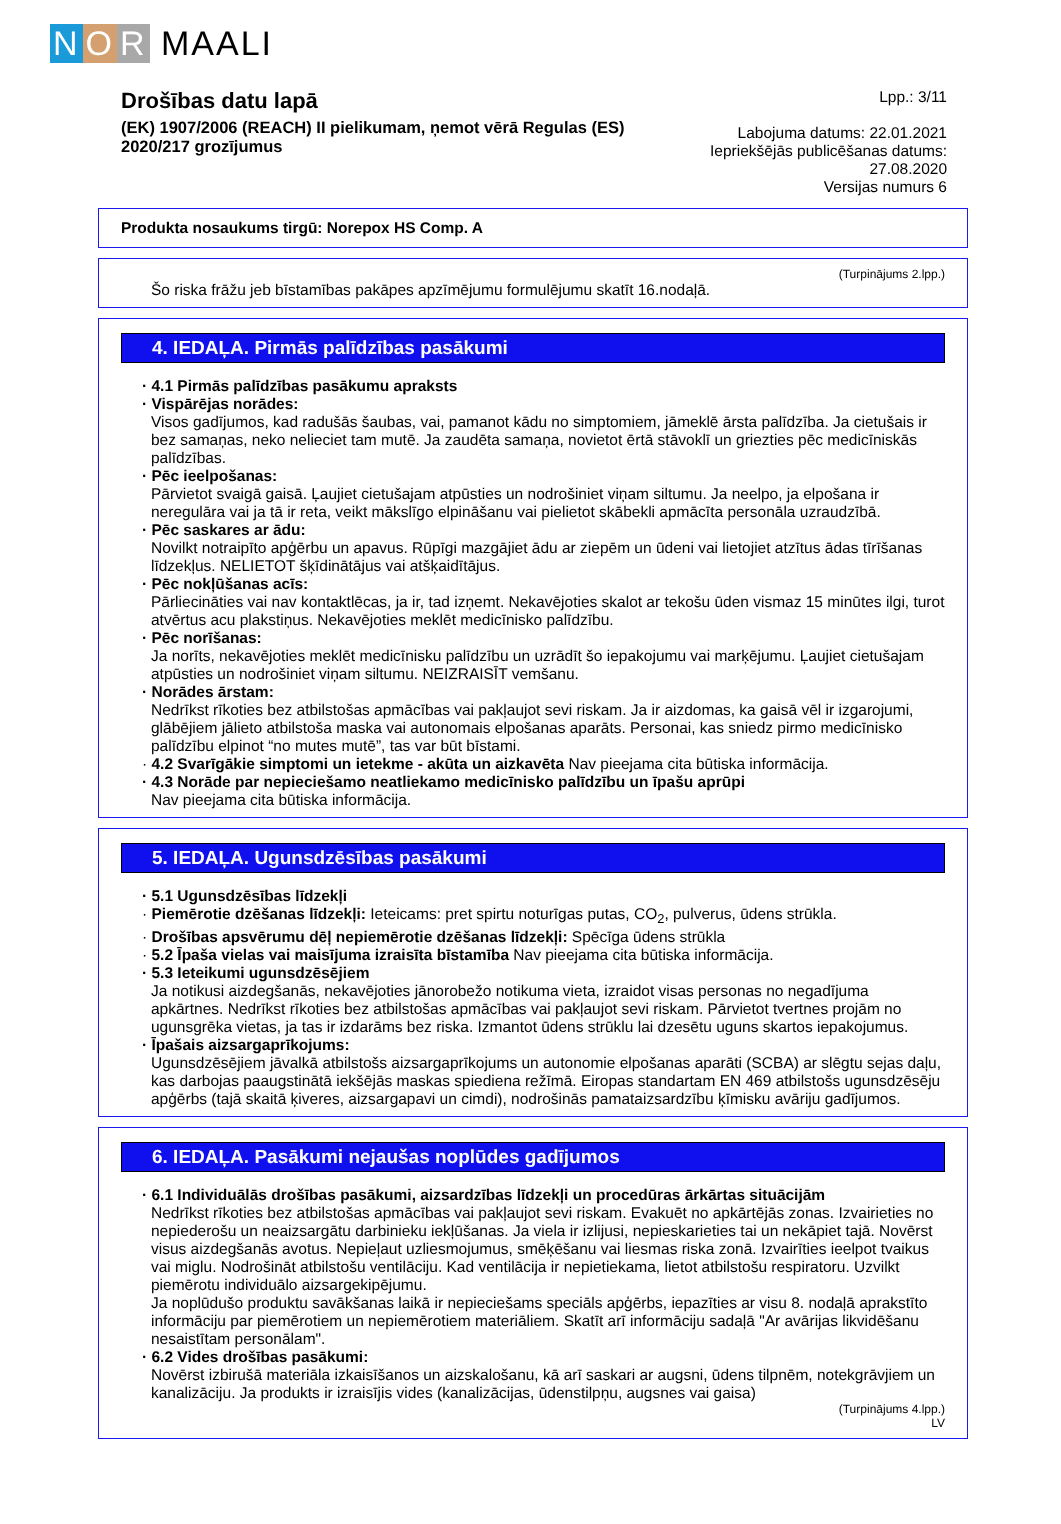N O R MAALI
Drošības datu lapā
(EK) 1907/2006 (REACH) II pielikumam, ņemot vērā Regulas (ES) 2020/217 grozījumus
Lpp.: 3/11
Labojuma datums: 22.01.2021
Iepriekšējās publicēšanas datums: 27.08.2020
Versijas numurs 6
Produkta nosaukums tirgū: Norepox HS Comp. A
(Turpinājums 2.lpp.)
Šo riska frāžu jeb bīstamības pakāpes apzīmējumu formulējumu skatīt 16.nodaļā.
4. IEDAĻA. Pirmās palīdzības pasākumi
· 4.1 Pirmās palīdzības pasākumu apraksts
· Vispārējas norādes:
Visos gadījumos, kad radušās šaubas, vai, pamanot kādu no simptomiem, jāmeklē ārsta palīdzība. Ja cietušais ir bez samaņas, neko nelieciet tam mutē. Ja zaudēta samaņa, novietot ērtā stāvoklī un griezties pēc medicīniskās palīdzības.
· Pēc ieelpošanas:
Pārvietot svaigā gaisā. Ļaujiet cietušajam atpūsties un nodrošiniet viņam siltumu. Ja neelpo, ja elpošana ir neregulāra vai ja tā ir reta, veikt mākslīgo elpināšanu vai pielietot skābekli apmācīta personāla uzraudzībā.
· Pēc saskares ar ādu:
Novilkt notraipīto apģērbu un apavus. Rūpīgi mazgājiet ādu ar ziepēm un ūdeni vai lietojiet atzītus ādas tīrīšanas līdzekļus. NELIETOT šķīdinātājus vai atšķaidītājus.
· Pēc nokļūšanas acīs:
Pārliecināties vai nav kontaktlēcas, ja ir, tad izņemt. Nekavējoties skalot ar tekošu ūden vismaz 15 minūtes ilgi, turot atvērtus acu plakstiņus. Nekavējoties meklēt medicīnisko palīdzību.
· Pēc norīšanas:
Ja norīts, nekavējoties meklēt medicīnisku palīdzību un uzrādīt šo iepakojumu vai marķējumu. Ļaujiet cietušajam atpūsties un nodrošiniet viņam siltumu. NEIZRAISĪT vemšanu.
· Norādes ārstam:
Nedrīkst rīkoties bez atbilstošas apmācības vai pakļaujot sevi riskam. Ja ir aizdomas, ka gaisā vēl ir izgarojumi, glābējiem jālieto atbilstoša maska vai autonomais elpošanas aparāts. Personai, kas sniedz pirmo medicīnisko palīdzību elpinot “no mutes mutē”, tas var būt bīstami.
· 4.2 Svarīgākie simptomi un ietekme - akūta un aizkavēta Nav pieejama cita būtiska informācija.
· 4.3 Norāde par nepieciešamo neatliekamo medicīnisko palīdzību un īpašu aprūpi
Nav pieejama cita būtiska informācija.
5. IEDAĻA. Ugunsdzēsības pasākumi
· 5.1 Ugunsdzēsības līdzekļi
· Piemērotie dzēšanas līdzekļi: Ieteicams: pret spirtu noturīgas putas, CO<sub>2</sub>, pulverus, ūdens strūkla.
· Drošības apsvērumu dēļ nepiemērotie dzēšanas līdzekļi: Spēcīga ūdens strūkla
· 5.2 Īpaša vielas vai maisījuma izraisīta bīstamība Nav pieejama cita būtiska informācija.
· 5.3 Ieteikumi ugunsdzēsējiem
Ja notikusi aizdegšanās, nekavējoties jānorobežo notikuma vieta, izraidot visas personas no negadījuma apkārtnes. Nedrīkst rīkoties bez atbilstošas apmācības vai pakļaujot sevi riskam. Pārvietot tvertnes projām no ugunsgrēka vietas, ja tas ir izdarāms bez riska. Izmantot ūdens strūklu lai dzesētu uguns skartos iepakojumus.
· Īpašais aizsargaprīkojums:
Ugunsdzēsējiem jāvalkā atbilstošs aizsargaprīkojums un autonomie elpošanas aparāti (SCBA) ar slēgtu sejas daļu, kas darbojas paaugstinātā iekšējās maskas spiediena režīmā. Eiropas standartam EN 469 atbilstošs ugunsdzēsēju apģērbs (tajā skaitā ķiveres, aizsargapavi un cimdi), nodrošinās pamataizsardzību ķīmisku avāriju gadījumos.
6. IEDAĻA. Pasākumi nejaušas noplūdes gadījumos
· 6.1 Individuālās drošības pasākumi, aizsardzības līdzekļi un procedūras ārkārtas situācijām
Nedrīkst rīkoties bez atbilstošas apmācības vai pakļaujot sevi riskam. Evakuēt no apkārtējās zonas. Izvairieties no nepiederošu un neaizsargātu darbinieku iekļūšanas. Ja viela ir izlijusi, nepieskarieties tai un nekāpiet tajā. Novērst visus aizdegšanās avotus. Nepieļaut uzliesmojumus, smēķēšanu vai liesmas riska zonā. Izvairīties ieelpot tvaikus vai miglu. Nodrošināt atbilstošu ventilāciju. Kad ventilācija ir nepietiekama, lietot atbilstošu respiratoru. Uzvilkt piemērotu individuālo aizsargekipējumu.
Ja noplūdušo produktu savākšanas laikā ir nepieciešams speciāls apģērbs, iepazīties ar visu 8. nodaļā aprakstīto informāciju par piemērotiem un nepiemērotiem materiāliem. Skatīt arī informāciju sadaļā "Ar avārijas likvidēšanu nesaistītam personālam".
· 6.2 Vides drošības pasākumi:
Novērst izbirušā materiāla izkaisīšanos un aizskalošanu, kā arī saskari ar augsni, ūdens tilpnēm, notekgrāvjiem un kanalizāciju. Ja produkts ir izraisījis vides (kanalizācijas, ūdenstilpņu, augsnes vai gaisa)
(Turpinājums 4.lpp.)
LV